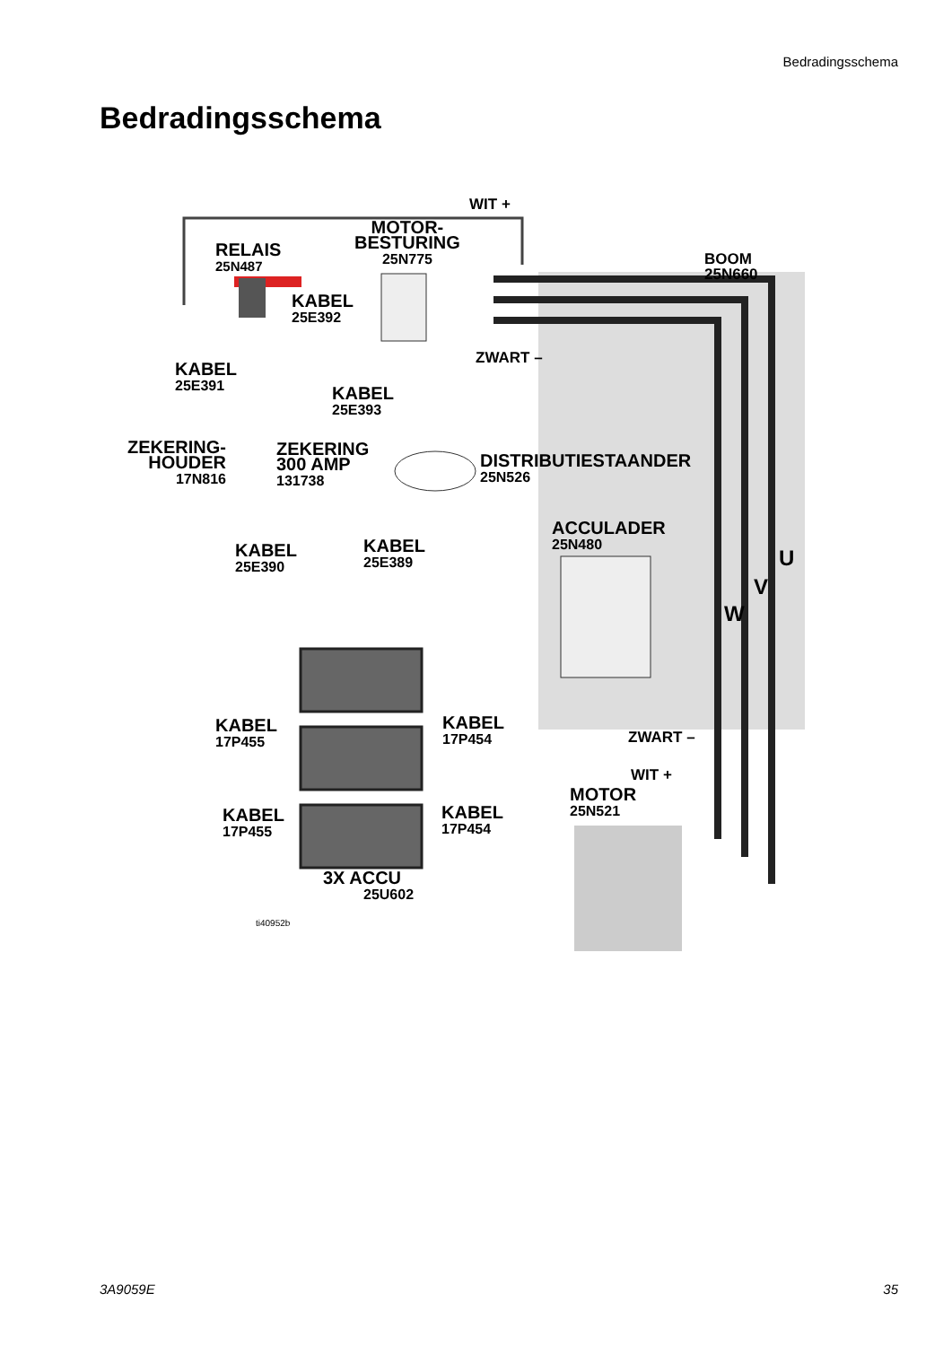Bedradingsschema
Bedradingsschema
WIT +
MOTOR-
BESTURING
25N775
RELAIS
25N487
BOOM 25N660
KABEL
25E392
ZWART –
KABEL
25E391 KABEL
25E393
ZEKERING-
HOUDER
17N816
ZEKERING
300 AMP
131738
DISTRIBUTIESTAANDER
25N526
ACCULADER
25N480 KABEL
25E390
KABEL
25E389 U
V
W
KABEL
17P455
KABEL
17P454 ZWART –
WIT +
MOTOR
25N521 KABEL
17P455
KABEL
17P454
3X ACCU
25U602
ti40952b
3A9059E 35